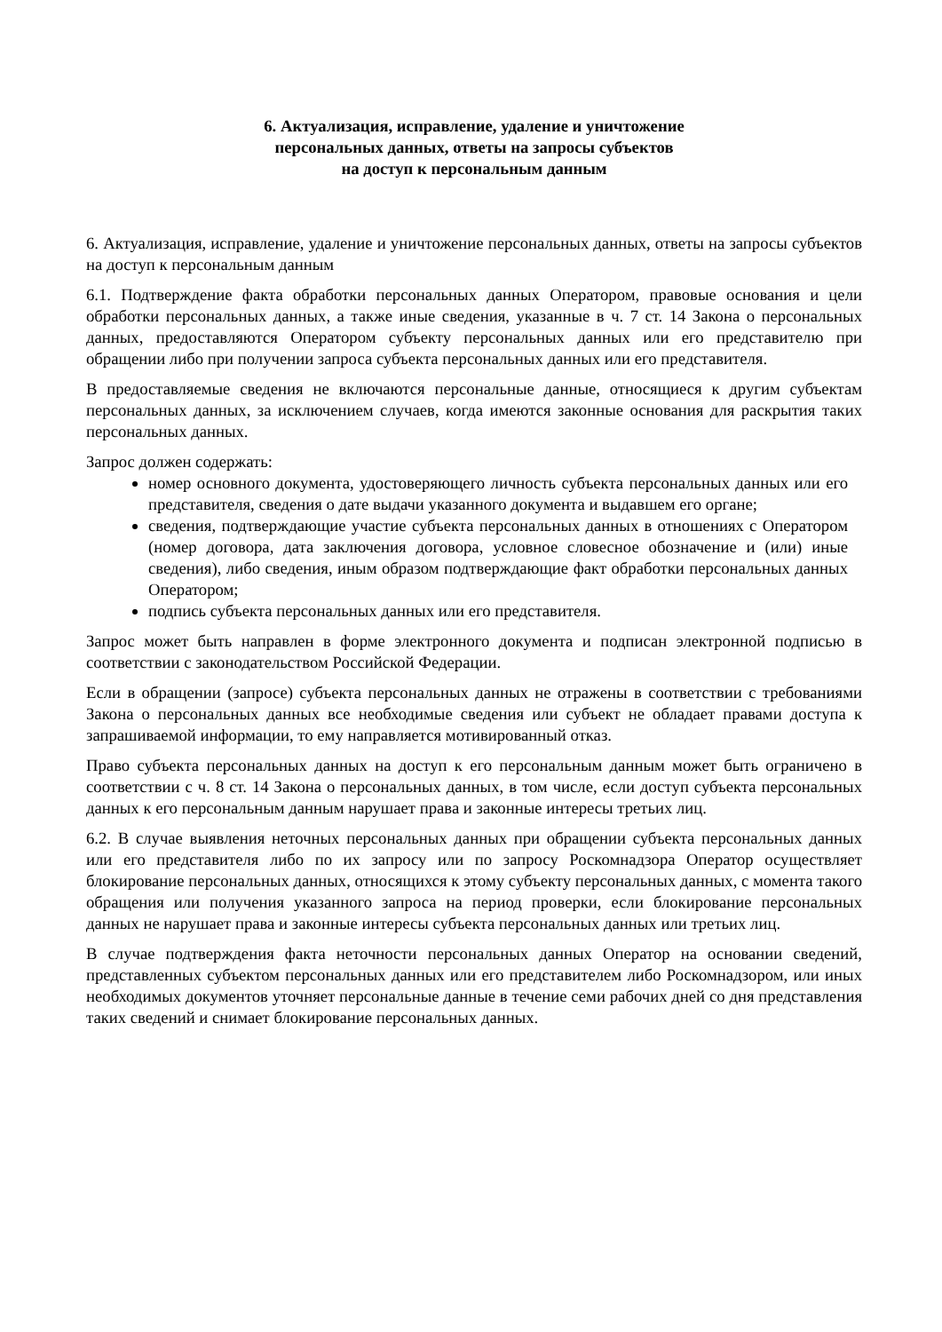6. Актуализация, исправление, удаление и уничтожение
персональных данных, ответы на запросы субъектов
на доступ к персональным данным
6. Актуализация, исправление, удаление и уничтожение персональных данных, ответы на запросы субъектов на доступ к персональным данным
6.1. Подтверждение факта обработки персональных данных Оператором, правовые основания и цели обработки персональных данных, а также иные сведения, указанные в ч. 7 ст. 14 Закона о персональных данных, предоставляются Оператором субъекту персональных данных или его представителю при обращении либо при получении запроса субъекта персональных данных или его представителя.
В предоставляемые сведения не включаются персональные данные, относящиеся к другим субъектам персональных данных, за исключением случаев, когда имеются законные основания для раскрытия таких персональных данных.
Запрос должен содержать:
номер основного документа, удостоверяющего личность субъекта персональных данных или его представителя, сведения о дате выдачи указанного документа и выдавшем его органе;
сведения, подтверждающие участие субъекта персональных данных в отношениях с Оператором (номер договора, дата заключения договора, условное словесное обозначение и (или) иные сведения), либо сведения, иным образом подтверждающие факт обработки персональных данных Оператором;
подпись субъекта персональных данных или его представителя.
Запрос может быть направлен в форме электронного документа и подписан электронной подписью в соответствии с законодательством Российской Федерации.
Если в обращении (запросе) субъекта персональных данных не отражены в соответствии с требованиями Закона о персональных данных все необходимые сведения или субъект не обладает правами доступа к запрашиваемой информации, то ему направляется мотивированный отказ.
Право субъекта персональных данных на доступ к его персональным данным может быть ограничено в соответствии с ч. 8 ст. 14 Закона о персональных данных, в том числе, если доступ субъекта персональных данных к его персональным данным нарушает права и законные интересы третьих лиц.
6.2. В случае выявления неточных персональных данных при обращении субъекта персональных данных или его представителя либо по их запросу или по запросу Роскомнадзора Оператор осуществляет блокирование персональных данных, относящихся к этому субъекту персональных данных, с момента такого обращения или получения указанного запроса на период проверки, если блокирование персональных данных не нарушает права и законные интересы субъекта персональных данных или третьих лиц.
В случае подтверждения факта неточности персональных данных Оператор на основании сведений, представленных субъектом персональных данных или его представителем либо Роскомнадзором, или иных необходимых документов уточняет персональные данные в течение семи рабочих дней со дня представления таких сведений и снимает блокирование персональных данных.